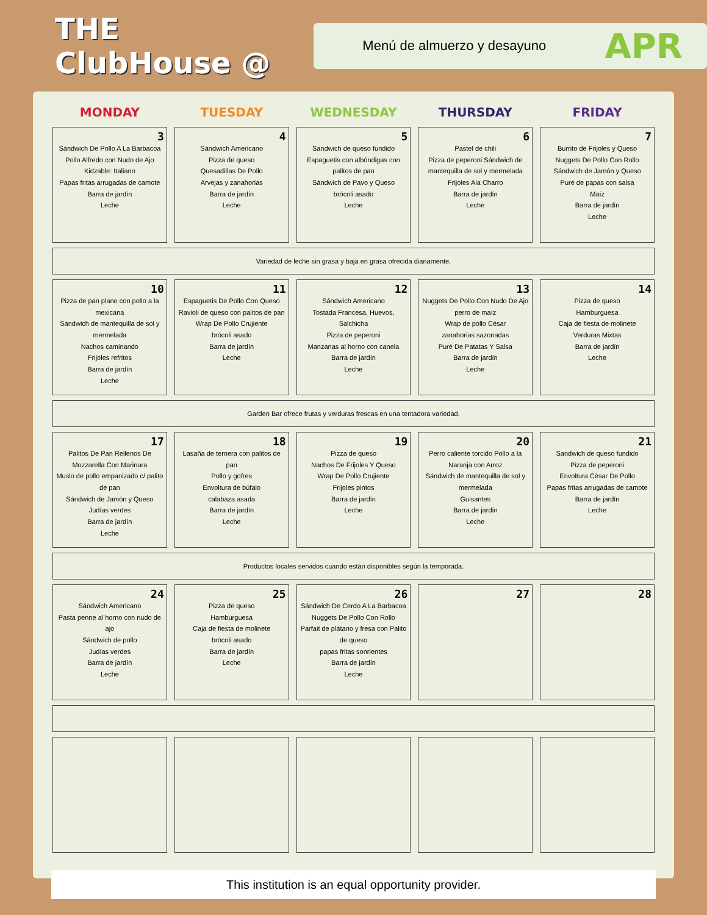THE ClubHouse @
Menú de almuerzo y desayuno
APR
| MONDAY | TUESDAY | WEDNESDAY | THURSDAY | FRIDAY |
| --- | --- | --- | --- | --- |
| 3 Sándwich De Pollo A La Barbacoa Pollo Alfredo con Nudo de Ajo Kidzable: Italiano Papas fritas arrugadas de camote Barra de jardín Leche | 4 Sándwich Americano Pizza de queso Quesadillas De Pollo Arvejas y zanahorias Barra de jardín Leche | 5 Sandwich de queso fundido Espaguetis con albóndigas con palitos de pan Sándwich de Pavo y Queso brócoli asado Leche | 6 Pastel de chili Pizza de peperoni Sándwich de mantequilla de sol y mermelada Frijoles Ala Charro Barra de jardín Leche | 7 Burrito de Frijoles y Queso Nuggets De Pollo Con Rollo Sándwich de Jamón y Queso Puré de papas con salsa Maíz Barra de jardín Leche |
| Variedad de leche sin grasa y baja en grasa ofrecida diariamente. | | | | |
| 10 Pizza de pan plano con pollo a la mexicana Sándwich de mantequilla de sol y mermelada Nachos caminando Frijoles refritos Barra de jardín Leche | 11 Espaguetis De Pollo Con Queso Ravioli de queso con palitos de pan Wrap De Pollo Crujiente brócoli asado Barra de jardín Leche | 12 Sándwich Americano Tostada Francesa, Huevos, Salchicha Pizza de peperoni Manzanas al horno con canela Barra de jardín Leche | 13 Nuggets De Pollo Con Nudo De Ajo perro de maíz Wrap de pollo César zanahorias sazonadas Puré De Patatas Y Salsa Barra de jardín Leche | 14 Pizza de queso Hamburguesa Caja de fiesta de molinete Verduras Mixtas Barra de jardín Leche |
| Garden Bar ofrece frutas y verduras frescas en una tentadora variedad. | | | | |
| 17 Palitos De Pan Rellenos De Mozzarella Con Marinara Muslo de pollo empanizado c/ palito de pan Sándwich de Jamón y Queso Judías verdes Barra de jardín Leche | 18 Lasaña de ternera con palitos de pan Pollo y gofres Envoltura de búfalo calabaza asada Barra de jardín Leche | 19 Pizza de queso Nachos De Frijoles Y Queso Wrap De Pollo Crujiente Frijoles pintos Barra de jardín Leche | 20 Perro caliente torcido Pollo a la Naranja con Arroz Sándwich de mantequilla de sol y mermelada Guisantes Barra de jardín Leche | 21 Sandwich de queso fundido Pizza de peperoni Envoltura César De Pollo Papas fritas arrugadas de camote Barra de jardín Leche |
| Productos locales servidos cuando están disponibles según la temporada. | | | | |
| 24 Sándwich Americano Pasta penne al horno con nudo de ajo Sándwich de pollo Judías verdes Barra de jardín Leche | 25 Pizza de queso Hamburguesa Caja de fiesta de molinete brócoli asado Barra de jardín Leche | 26 Sándwich De Cerdo A La Barbacoa Nuggets De Pollo Con Rollo Parfait de plátano y fresa con Palito de queso papas fritas sonrientes Barra de jardín Leche | 27 | 28 |
This institution is an equal opportunity provider.